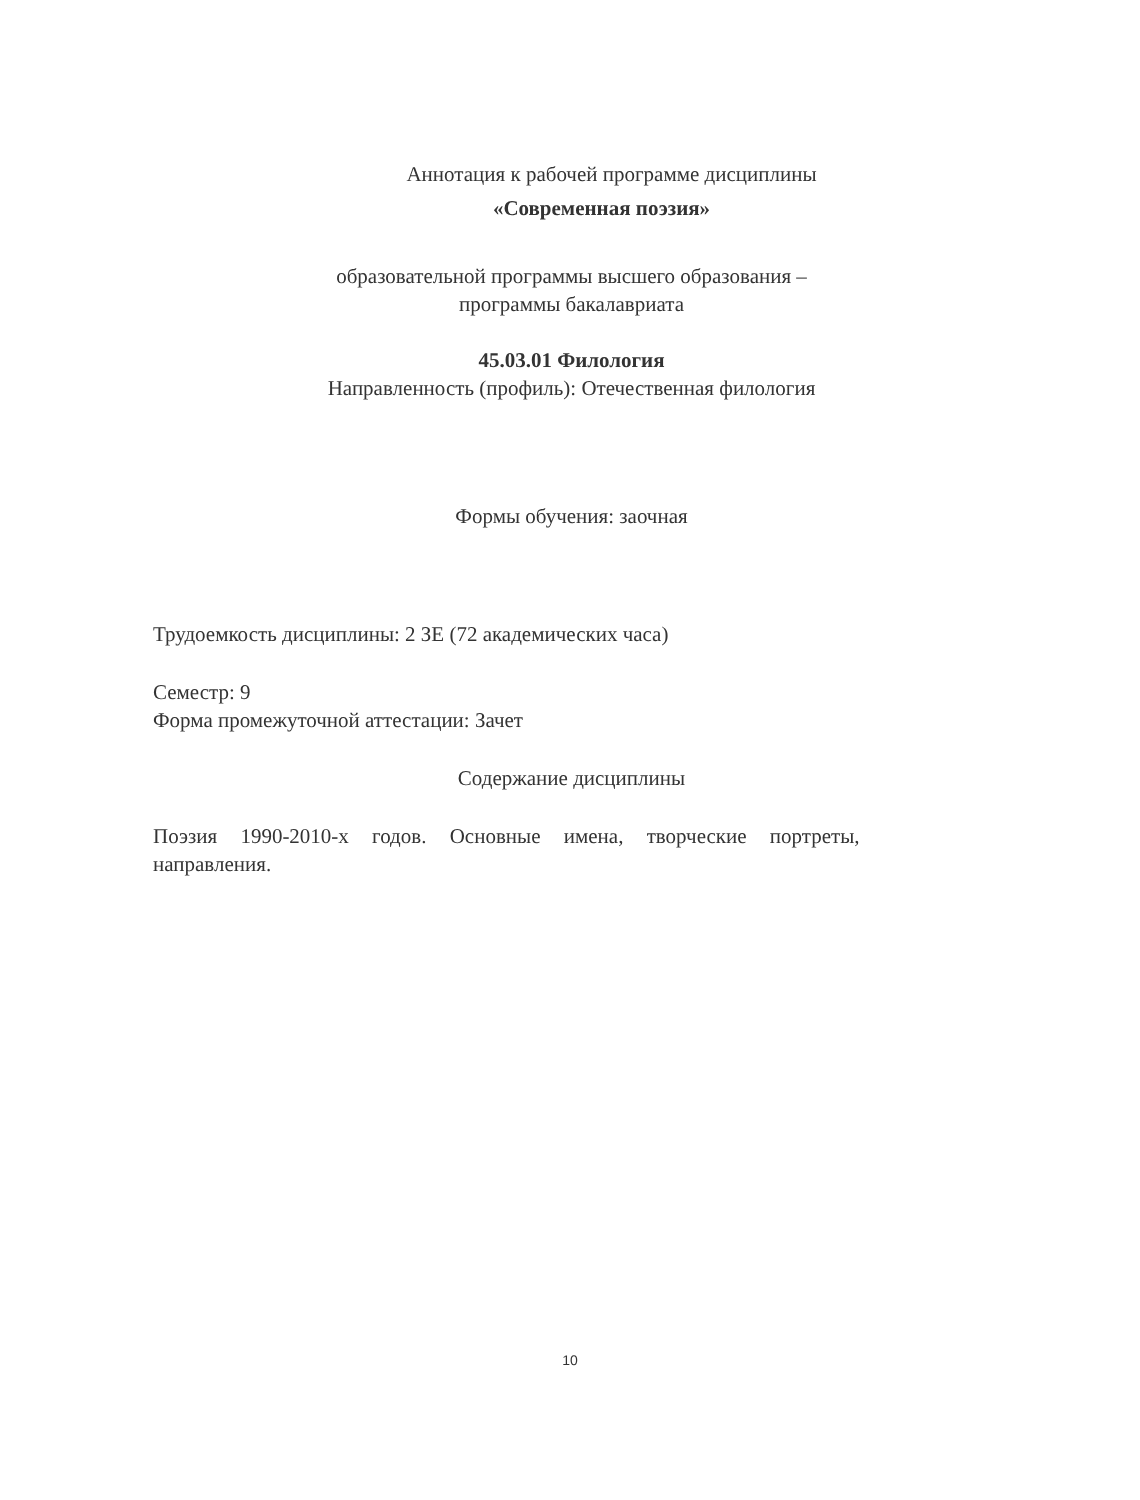Аннотация к рабочей программе дисциплины
«Современная поэзия»
образовательной программы высшего образования –
программы бакалавриата
45.03.01 Филология
Направленность (профиль): Отечественная филология
Формы обучения: заочная
Трудоемкость дисциплины: 2 ЗЕ (72 академических часа)
Семестр: 9
Форма промежуточной аттестации: Зачет
Содержание дисциплины
Поэзия 1990-2010-х годов. Основные имена, творческие портреты,
направления.
10